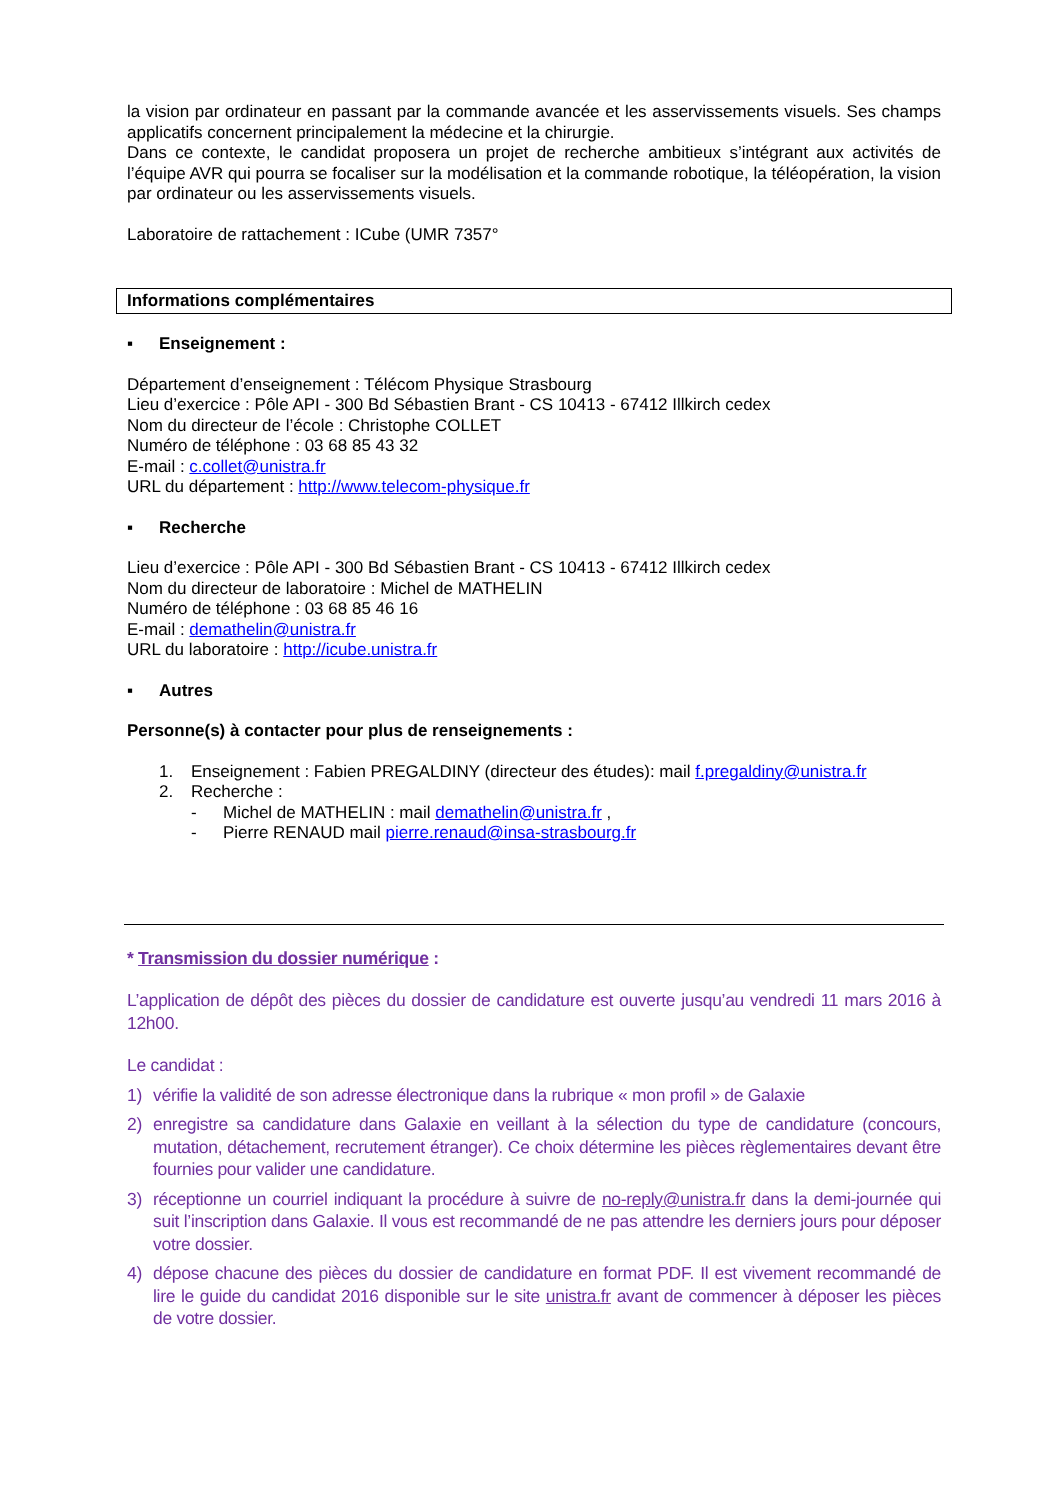la vision par ordinateur en passant par la commande avancée et les asservissements visuels. Ses champs applicatifs concernent principalement la médecine et la chirurgie.
Dans ce contexte, le candidat proposera un projet de recherche ambitieux s’intégrant aux activités de l’équipe AVR qui pourra se focaliser sur la modélisation et la commande robotique, la téléopération, la vision par ordinateur ou les asservissements visuels.
Laboratoire de rattachement : ICube (UMR 7357°
Informations complémentaires
▪ Enseignement :
Département d’enseignement : Télécom Physique Strasbourg
Lieu d’exercice : Pôle API - 300 Bd Sébastien Brant - CS 10413 - 67412 Illkirch cedex
Nom du directeur de l’école : Christophe COLLET
Numéro de téléphone : 03 68 85 43 32
E-mail : c.collet@unistra.fr
URL du département : http://www.telecom-physique.fr
▪ Recherche
Lieu d’exercice : Pôle API - 300 Bd Sébastien Brant - CS 10413 - 67412 Illkirch cedex
Nom du directeur de laboratoire : Michel de MATHELIN
Numéro de téléphone : 03 68 85 46 16
E-mail : demathelin@unistra.fr
URL du laboratoire : http://icube.unistra.fr
▪ Autres
Personne(s) à contacter pour plus de renseignements :
1. Enseignement : Fabien PREGALDINY (directeur des études): mail f.pregaldiny@unistra.fr
2. Recherche :
- Michel de MATHELIN : mail demathelin@unistra.fr ,
- Pierre RENAUD mail pierre.renaud@insa-strasbourg.fr
* Transmission du dossier numérique :
L’application de dépôt des pièces du dossier de candidature est ouverte jusqu’au vendredi 11 mars 2016 à 12h00.
Le candidat :
1) vérifie la validité de son adresse électronique dans la rubrique « mon profil » de Galaxie
2) enregistre sa candidature dans Galaxie en veillant à la sélection du type de candidature (concours, mutation, détachement, recrutement étranger). Ce choix détermine les pièces règlementaires devant être fournies pour valider une candidature.
3) réceptionne un courriel indiquant la procédure à suivre de no-reply@unistra.fr dans la demi-journée qui suit l’inscription dans Galaxie. Il vous est recommandé de ne pas attendre les derniers jours pour déposer votre dossier.
4) dépose chacune des pièces du dossier de candidature en format PDF. Il est vivement recommandé de lire le guide du candidat 2016 disponible sur le site unistra.fr avant de commencer à déposer les pièces de votre dossier.